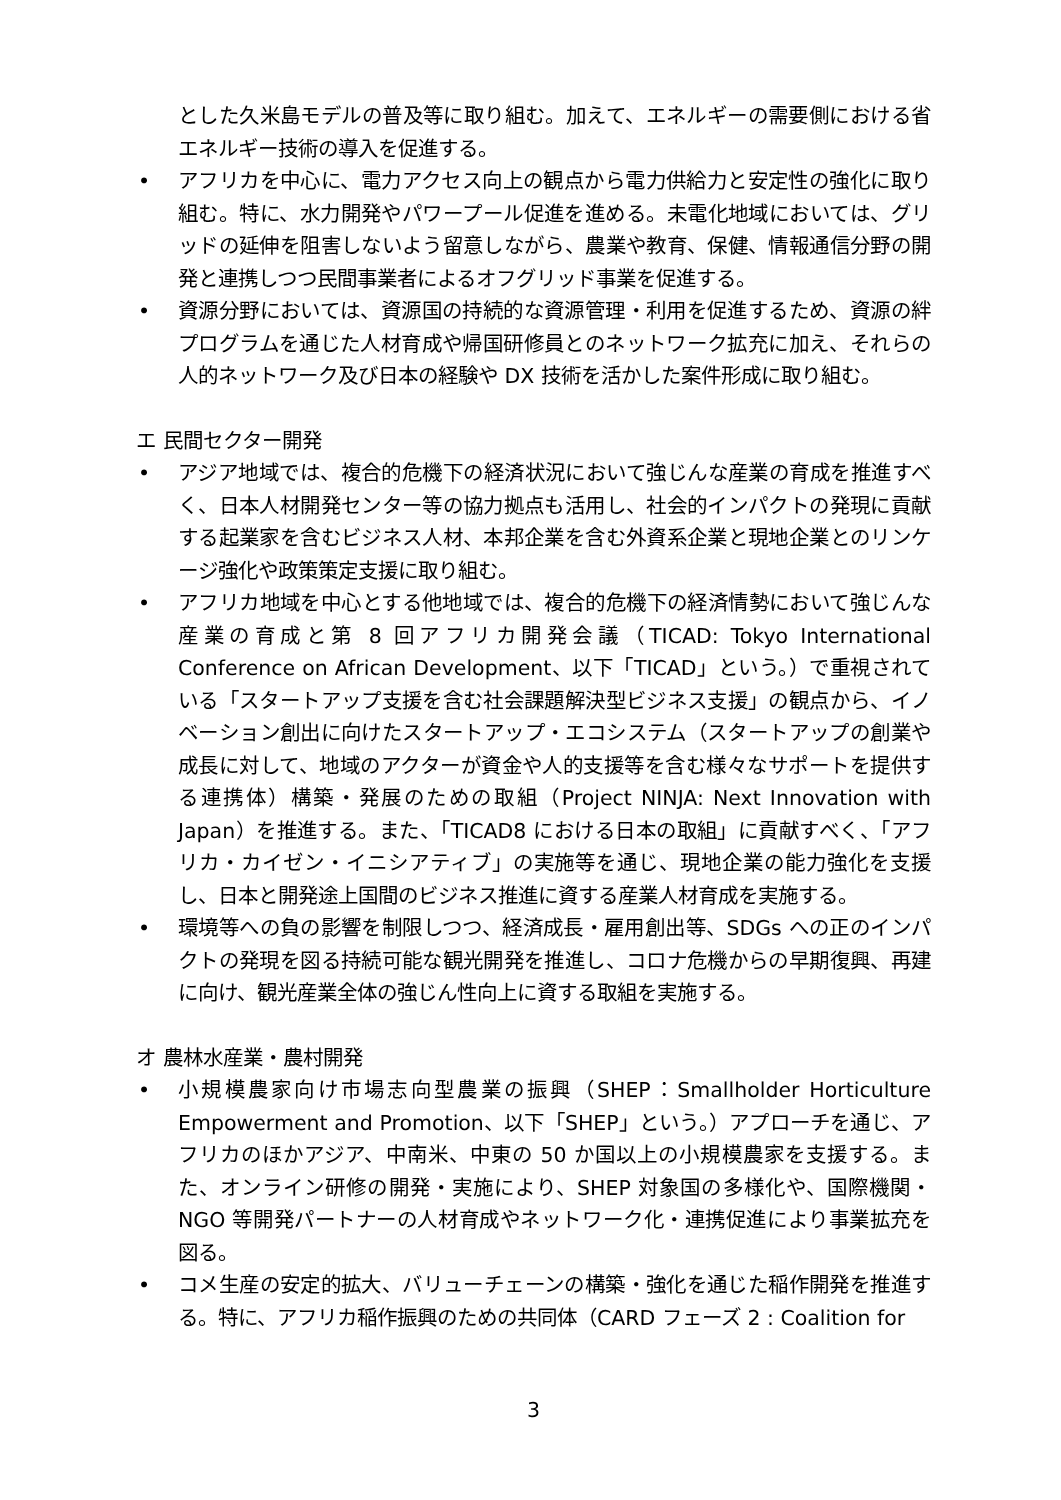とした久米島モデルの普及等に取り組む。加えて、エネルギーの需要側における省エネルギー技術の導入を促進する。
• アフリカを中心に、電力アクセス向上の観点から電力供給力と安定性の強化に取り組む。特に、水力開発やパワープール促進を進める。未電化地域においては、グリッドの延伸を阻害しないよう留意しながら、農業や教育、保健、情報通信分野の開発と連携しつつ民間事業者によるオフグリッド事業を促進する。
• 資源分野においては、資源国の持続的な資源管理・利用を促進するため、資源の絆プログラムを通じた人材育成や帰国研修員とのネットワーク拡充に加え、それらの人的ネットワーク及び日本の経験や DX 技術を活かした案件形成に取り組む。
エ 民間セクター開発
• アジア地域では、複合的危機下の経済状況において強じんな産業の育成を推進すべく、日本人材開発センター等の協力拠点も活用し、社会的インパクトの発現に貢献する起業家を含むビジネス人材、本邦企業を含む外資系企業と現地企業とのリンケージ強化や政策策定支援に取り組む。
• アフリカ地域を中心とする他地域では、複合的危機下の経済情勢において強じんな産業の育成と第 8 回アフリカ開発会議（TICAD: Tokyo International Conference on African Development、以下「TICAD」という。）で重視されている「スタートアップ支援を含む社会課題解決型ビジネス支援」の観点から、イノベーション創出に向けたスタートアップ・エコシステム（スタートアップの創業や成長に対して、地域のアクターが資金や人的支援等を含む様々なサポートを提供する連携体）構築・発展のための取組（Project NINJA: Next Innovation with Japan）を推進する。また、「TICAD8 における日本の取組」に貢献すべく、「アフリカ・カイゼン・イニシアティブ」の実施等を通じ、現地企業の能力強化を支援し、日本と開発途上国間のビジネス推進に資する産業人材育成を実施する。
• 環境等への負の影響を制限しつつ、経済成長・雇用創出等、SDGs への正のインパクトの発現を図る持続可能な観光開発を推進し、コロナ危機からの早期復興、再建に向け、観光産業全体の強じん性向上に資する取組を実施する。
オ 農林水産業・農村開発
• 小規模農家向け市場志向型農業の振興（SHEP：Smallholder Horticulture Empowerment and Promotion、以下「SHEP」という。）アプローチを通じ、アフリカのほかアジア、中南米、中東の 50 か国以上の小規模農家を支援する。また、オンライン研修の開発・実施により、SHEP 対象国の多様化や、国際機関・NGO 等開発パートナーの人材育成やネットワーク化・連携促進により事業拡充を図る。
• コメ生産の安定的拡大、バリューチェーンの構築・強化を通じた稲作開発を推進する。特に、アフリカ稲作振興のための共同体（CARD フェーズ 2 : Coalition for
3